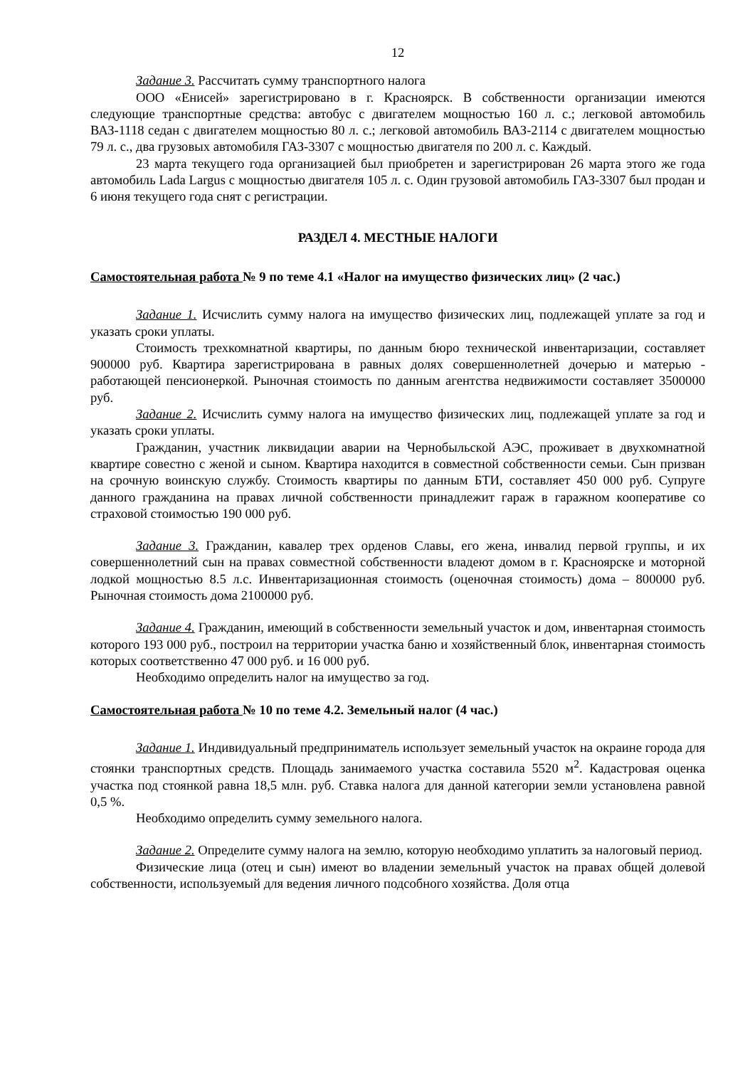12
Задание 3. Рассчитать сумму транспортного налога
ООО «Енисей» зарегистрировано в г. Красноярск. В собственности организации имеются следующие транспортные средства: автобус с двигателем мощностью 160 л. с.; легковой автомобиль ВАЗ-1118 седан с двигателем мощностью 80 л. с.; легковой автомобиль ВАЗ-2114 с двигателем мощностью 79 л. с., два грузовых автомобиля ГАЗ-3307 с мощностью двигателя по 200 л. с. Каждый.
23 марта текущего года организацией был приобретен и зарегистрирован 26 марта этого же года автомобиль Lada Largus с мощностью двигателя 105 л. с. Один грузовой автомобиль ГАЗ-3307 был продан и 6 июня текущего года снят с регистрации.
РАЗДЕЛ 4. МЕСТНЫЕ НАЛОГИ
Самостоятельная работа № 9 по теме 4.1 «Налог на имущество физических лиц» (2 час.)
Задание 1. Исчислить сумму налога на имущество физических лиц, подлежащей уплате за год и указать сроки уплаты.
Стоимость трехкомнатной квартиры, по данным бюро технической инвентаризации, составляет 900000 руб. Квартира зарегистрирована в равных долях совершеннолетней дочерью и матерью - работающей пенсионеркой. Рыночная стоимость по данным агентства недвижимости составляет 3500000 руб.
Задание 2. Исчислить сумму налога на имущество физических лиц, подлежащей уплате за год и указать сроки уплаты.
Гражданин, участник ликвидации аварии на Чернобыльской АЭС, проживает в двухкомнатной квартире совестно с женой и сыном. Квартира находится в совместной собственности семьи. Сын призван на срочную воинскую службу. Стоимость квартиры по данным БТИ, составляет 450 000 руб. Супруге данного гражданина на правах личной собственности принадлежит гараж в гаражном кооперативе со страховой стоимостью 190 000 руб.
Задание 3. Гражданин, кавалер трех орденов Славы, его жена, инвалид первой группы, и их совершеннолетний сын на правах совместной собственности владеют домом в г. Красноярске и моторной лодкой мощностью 8.5 л.с. Инвентаризационная стоимость (оценочная стоимость) дома – 800000 руб. Рыночная стоимость дома 2100000 руб.
Задание 4. Гражданин, имеющий в собственности земельный участок и дом, инвентарная стоимость которого 193 000 руб., построил на территории участка баню и хозяйственный блок, инвентарная стоимость которых соответственно 47 000 руб. и 16 000 руб.
Необходимо определить налог на имущество за год.
Самостоятельная работа № 10 по теме 4.2. Земельный налог (4 час.)
Задание 1. Индивидуальный предприниматель использует земельный участок на окраине города для стоянки транспортных средств. Площадь занимаемого участка составила 5520 м<sup>2</sup>. Кадастровая оценка участка под стоянкой равна 18,5 млн. руб. Ставка налога для данной категории земли установлена равной 0,5 %.
Необходимо определить сумму земельного налога.
Задание 2. Определите сумму налога на землю, которую необходимо уплатить за налоговый период.
Физические лица (отец и сын) имеют во владении земельный участок на правах общей долевой собственности, используемый для ведения личного подсобного хозяйства. Доля отца